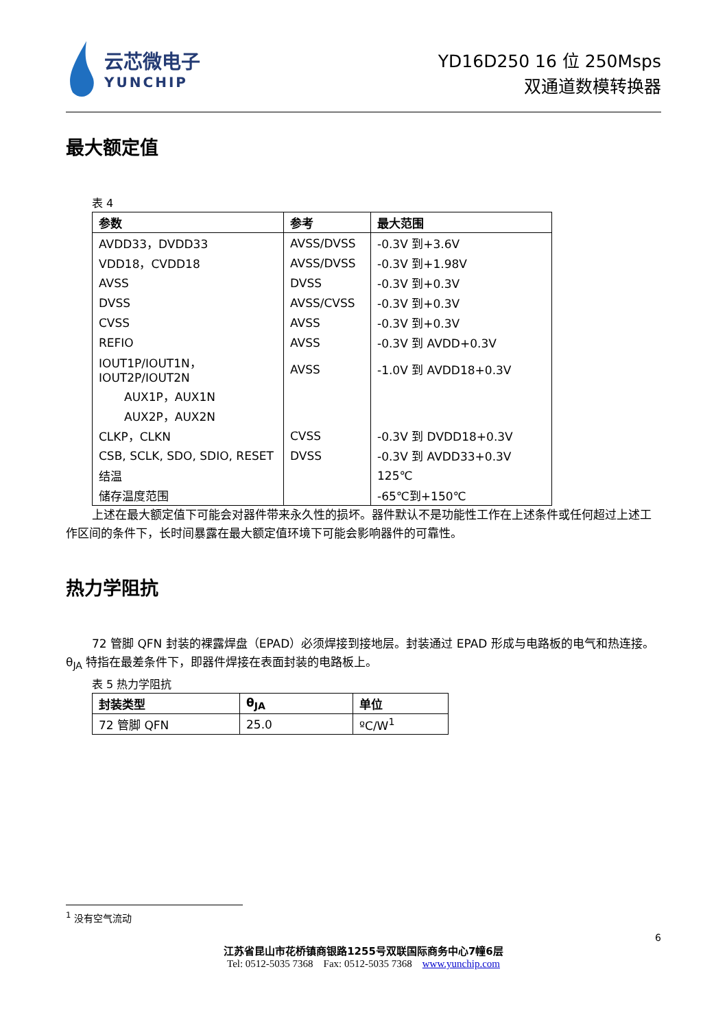云芯微电子
YUNCHIP
YD16D250 16 位 250Msps
双通道数模转换器
最大额定值
表 4
| 参数 | 参考 | 最大范围 |
| --- | --- | --- |
| AVDD33，DVDD33 | AVSS/DVSS | -0.3V 到+3.6V |
| VDD18，CVDD18 | AVSS/DVSS | -0.3V 到+1.98V |
| AVSS | DVSS | -0.3V 到+0.3V |
| DVSS | AVSS/CVSS | -0.3V 到+0.3V |
| CVSS | AVSS | -0.3V 到+0.3V |
| REFIO | AVSS | -0.3V 到 AVDD+0.3V |
| IOUT1P/IOUT1N，IOUT2P/IOUT2N | AVSS | -1.0V 到 AVDD18+0.3V |
| AUX1P，AUX1N | | |
| AUX2P，AUX2N | | |
| CLKP，CLKN | CVSS | -0.3V 到 DVDD18+0.3V |
| CSB, SCLK, SDO, SDIO, RESET | DVSS | -0.3V 到 AVDD33+0.3V |
| 结温 | | 125℃ |
| 储存温度范围 | | -65℃到+150℃ |
上述在最大额定值下可能会对器件带来永久性的损坏。器件默认不是功能性工作在上述条件或任何超过上述工作区间的条件下，长时间暴露在最大额定值环境下可能会影响器件的可靠性。
热力学阻抗
72 管脚 QFN 封装的裸露焊盘（EPAD）必须焊接到接地层。封装通过 EPAD 形成与电路板的电气和热连接。θ<sub>JA</sub> 特指在最差条件下，即器件焊接在表面封装的电路板上。
表 5 热力学阻抗
| 封装类型 | θ<sub>JA</sub> | 单位 |
| --- | --- | --- |
| 72 管脚 QFN | 25.0 | ºC/W<sup>1</sup> |
<sup>1</sup> 没有空气流动
6
江苏省昆山市花桥镇商银路1255号双联国际商务中心7幢6层
Tel: 0512-5035 7368 Fax: 0512-5035 7368 www.yunchip.com